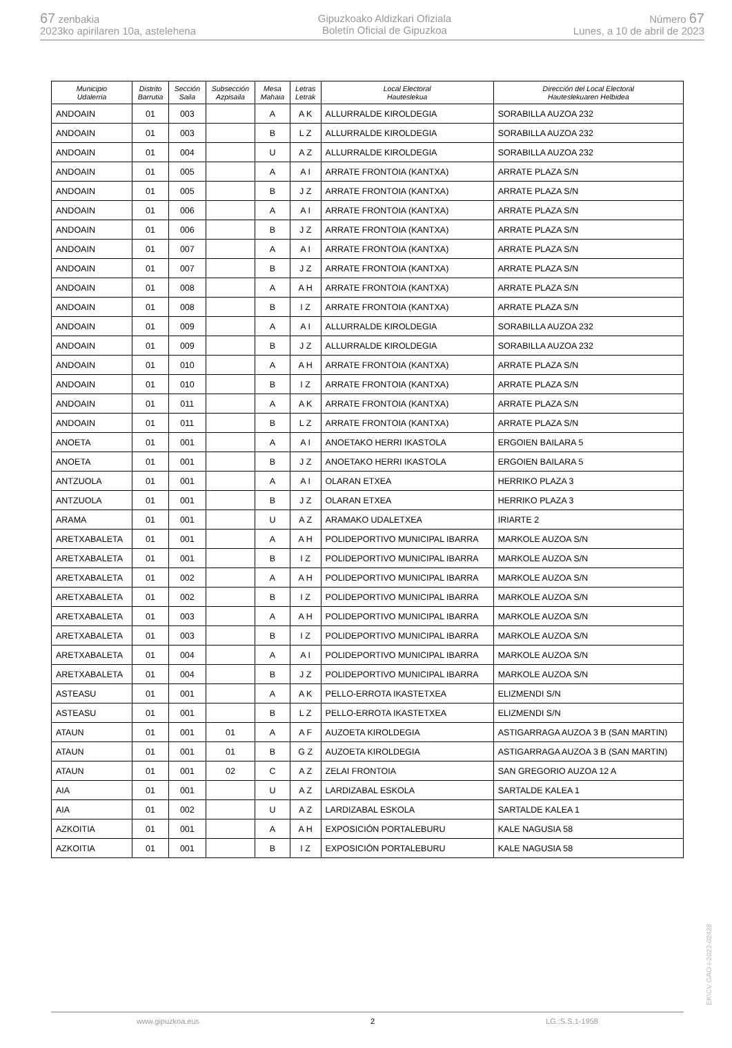67 zenbakia
2023ko apirilaren 10a, astelehena
Gipuzkoako Aldizkari Ofiziala
Boletín Oficial de Gipuzkoa
Número 67
Lunes, a 10 de abril de 2023
| Municipio Udalerria | Distrito Barrutia | Sección Saila | Subsección Azpisaila | Mesa Mahaia | Letras Letrak | Local Electoral Hauteslekua | Dirección del Local Electoral Hauteslekuaren Helbidea |
| --- | --- | --- | --- | --- | --- | --- | --- |
| ANDOAIN | 01 | 003 | | A | A K | ALLURRALDE KIROLDEGIA | SORABILLA AUZOA 232 |
| ANDOAIN | 01 | 003 | | B | L Z | ALLURRALDE KIROLDEGIA | SORABILLA AUZOA 232 |
| ANDOAIN | 01 | 004 | | U | A Z | ALLURRALDE KIROLDEGIA | SORABILLA AUZOA 232 |
| ANDOAIN | 01 | 005 | | A | A I | ARRATE FRONTOIA (KANTXA) | ARRATE PLAZA S/N |
| ANDOAIN | 01 | 005 | | B | J Z | ARRATE FRONTOIA (KANTXA) | ARRATE PLAZA S/N |
| ANDOAIN | 01 | 006 | | A | A I | ARRATE FRONTOIA (KANTXA) | ARRATE PLAZA S/N |
| ANDOAIN | 01 | 006 | | B | J Z | ARRATE FRONTOIA (KANTXA) | ARRATE PLAZA S/N |
| ANDOAIN | 01 | 007 | | A | A I | ARRATE FRONTOIA (KANTXA) | ARRATE PLAZA S/N |
| ANDOAIN | 01 | 007 | | B | J Z | ARRATE FRONTOIA (KANTXA) | ARRATE PLAZA S/N |
| ANDOAIN | 01 | 008 | | A | A H | ARRATE FRONTOIA (KANTXA) | ARRATE PLAZA S/N |
| ANDOAIN | 01 | 008 | | B | I Z | ARRATE FRONTOIA (KANTXA) | ARRATE PLAZA S/N |
| ANDOAIN | 01 | 009 | | A | A I | ALLURRALDE KIROLDEGIA | SORABILLA AUZOA 232 |
| ANDOAIN | 01 | 009 | | B | J Z | ALLURRALDE KIROLDEGIA | SORABILLA AUZOA 232 |
| ANDOAIN | 01 | 010 | | A | A H | ARRATE FRONTOIA (KANTXA) | ARRATE PLAZA S/N |
| ANDOAIN | 01 | 010 | | B | I Z | ARRATE FRONTOIA (KANTXA) | ARRATE PLAZA S/N |
| ANDOAIN | 01 | 011 | | A | A K | ARRATE FRONTOIA (KANTXA) | ARRATE PLAZA S/N |
| ANDOAIN | 01 | 011 | | B | L Z | ARRATE FRONTOIA (KANTXA) | ARRATE PLAZA S/N |
| ANOETA | 01 | 001 | | A | A I | ANOETAKO HERRI IKASTOLA | ERGOIEN BAILARA 5 |
| ANOETA | 01 | 001 | | B | J Z | ANOETAKO HERRI IKASTOLA | ERGOIEN BAILARA 5 |
| ANTZUOLA | 01 | 001 | | A | A I | OLARAN ETXEA | HERRIKO PLAZA 3 |
| ANTZUOLA | 01 | 001 | | B | J Z | OLARAN ETXEA | HERRIKO PLAZA 3 |
| ARAMA | 01 | 001 | | U | A Z | ARAMAKO UDALETXEA | IRIARTE 2 |
| ARETXABALETA | 01 | 001 | | A | A H | POLIDEPORTIVO MUNICIPAL IBARRA | MARKOLE AUZOA S/N |
| ARETXABALETA | 01 | 001 | | B | I Z | POLIDEPORTIVO MUNICIPAL IBARRA | MARKOLE AUZOA S/N |
| ARETXABALETA | 01 | 002 | | A | A H | POLIDEPORTIVO MUNICIPAL IBARRA | MARKOLE AUZOA S/N |
| ARETXABALETA | 01 | 002 | | B | I Z | POLIDEPORTIVO MUNICIPAL IBARRA | MARKOLE AUZOA S/N |
| ARETXABALETA | 01 | 003 | | A | A H | POLIDEPORTIVO MUNICIPAL IBARRA | MARKOLE AUZOA S/N |
| ARETXABALETA | 01 | 003 | | B | I Z | POLIDEPORTIVO MUNICIPAL IBARRA | MARKOLE AUZOA S/N |
| ARETXABALETA | 01 | 004 | | A | A I | POLIDEPORTIVO MUNICIPAL IBARRA | MARKOLE AUZOA S/N |
| ARETXABALETA | 01 | 004 | | B | J Z | POLIDEPORTIVO MUNICIPAL IBARRA | MARKOLE AUZOA S/N |
| ASTEASU | 01 | 001 | | A | A K | PELLO-ERROTA IKASTETXEA | ELIZMENDI S/N |
| ASTEASU | 01 | 001 | | B | L Z | PELLO-ERROTA IKASTETXEA | ELIZMENDI S/N |
| ATAUN | 01 | 001 | 01 | A | A F | AUZOETA KIROLDEGIA | ASTIGARRAGA AUZOA 3 B (SAN MARTIN) |
| ATAUN | 01 | 001 | 01 | B | G Z | AUZOETA KIROLDEGIA | ASTIGARRAGA AUZOA 3 B (SAN MARTIN) |
| ATAUN | 01 | 001 | 02 | C | A Z | ZELAI FRONTOIA | SAN GREGORIO AUZOA 12 A |
| AIA | 01 | 001 | | U | A Z | LARDIZABAL ESKOLA | SARTALDE KALEA 1 |
| AIA | 01 | 002 | | U | A Z | LARDIZABAL ESKOLA | SARTALDE KALEA 1 |
| AZKOITIA | 01 | 001 | | A | A H | EXPOSICIÓN PORTALEBURU | KALE NAGUSIA 58 |
| AZKOITIA | 01 | 001 | | B | I Z | EXPOSICIÓN PORTALEBURU | KALE NAGUSIA 58 |
www.gipuzkoa.eus 2 LG.:S.S.1-1958
EK\CV GAO-I-2023-02428